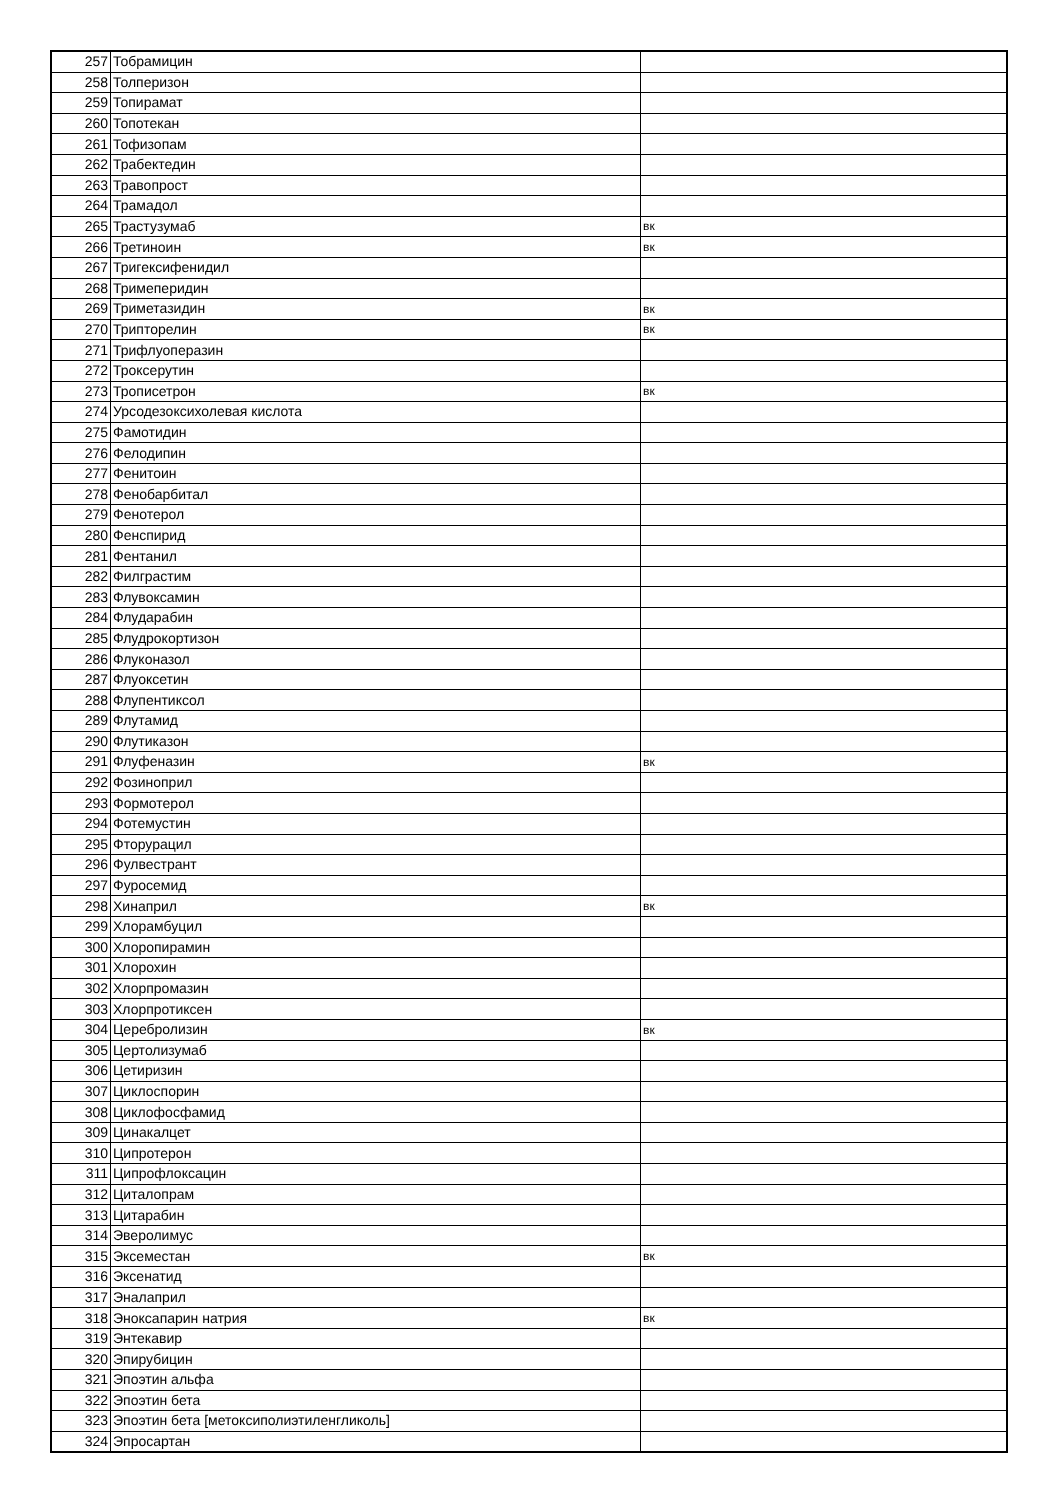| 257 | Тобрамицин | |
| 258 | Толперизон | |
| 259 | Топирамат | |
| 260 | Топотекан | |
| 261 | Тофизопам | |
| 262 | Трабектедин | |
| 263 | Травопрост | |
| 264 | Трамадол | |
| 265 | Трастузумаб | вк |
| 266 | Третиноин | вк |
| 267 | Тригексифенидил | |
| 268 | Тримеперидин | |
| 269 | Триметазидин | вк |
| 270 | Трипторелин | вк |
| 271 | Трифлуоперазин | |
| 272 | Троксерутин | |
| 273 | Трописетрон | вк |
| 274 | Урсодезоксихолевая кислота | |
| 275 | Фамотидин | |
| 276 | Фелодипин | |
| 277 | Фенитоин | |
| 278 | Фенобарбитал | |
| 279 | Фенотерол | |
| 280 | Фенспирид | |
| 281 | Фентанил | |
| 282 | Филграстим | |
| 283 | Флувоксамин | |
| 284 | Флударабин | |
| 285 | Флудрокортизон | |
| 286 | Флуконазол | |
| 287 | Флуоксетин | |
| 288 | Флупентиксол | |
| 289 | Флутамид | |
| 290 | Флутиказон | |
| 291 | Флуфеназин | вк |
| 292 | Фозиноприл | |
| 293 | Формотерол | |
| 294 | Фотемустин | |
| 295 | Фторурацил | |
| 296 | Фулвестрант | |
| 297 | Фуросемид | |
| 298 | Хинаприл | вк |
| 299 | Хлорамбуцил | |
| 300 | Хлоропирамин | |
| 301 | Хлорохин | |
| 302 | Хлорпромазин | |
| 303 | Хлорпротиксен | |
| 304 | Церебролизин | вк |
| 305 | Цертолизумаб | |
| 306 | Цетиризин | |
| 307 | Циклоспорин | |
| 308 | Циклофосфамид | |
| 309 | Цинакалцет | |
| 310 | Ципротерон | |
| 311 | Ципрофлоксацин | |
| 312 | Циталопрам | |
| 313 | Цитарабин | |
| 314 | Эверолимус | |
| 315 | Эксеместан | вк |
| 316 | Эксенатид | |
| 317 | Эналаприл | |
| 318 | Эноксапарин натрия | вк |
| 319 | Энтекавир | |
| 320 | Эпирубицин | |
| 321 | Эпоэтин альфа | |
| 322 | Эпоэтин бета | |
| 323 | Эпоэтин бета [метоксиполиэтиленгликоль] | |
| 324 | Эпросартан | |